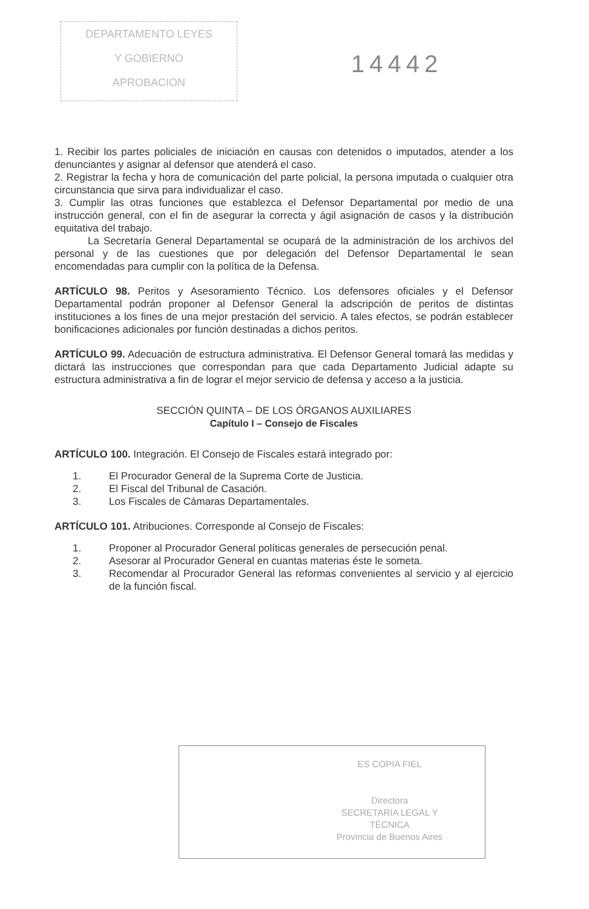DEPARTAMENTO LEYES
Y GOBIERNO
APROBACION
14442
1. Recibir los partes policiales de iniciación en causas con detenidos o imputados, atender a los denunciantes y asignar al defensor que atenderá el caso.
2. Registrar la fecha y hora de comunicación del parte policial, la persona imputada o cualquier otra circunstancia que sirva para individualizar el caso.
3. Cumplir las otras funciones que establezca el Defensor Departamental por medio de una instrucción general, con el fin de asegurar la correcta y ágil asignación de casos y la distribución equitativa del trabajo.
La Secretaría General Departamental se ocupará de la administración de los archivos del personal y de las cuestiones que por delegación del Defensor Departamental le sean encomendadas para cumplir con la política de la Defensa.
ARTÍCULO 98. Peritos y Asesoramiento Técnico. Los defensores oficiales y el Defensor Departamental podrán proponer al Defensor General la adscripción de peritos de distintas instituciones a los fines de una mejor prestación del servicio. A tales efectos, se podrán establecer bonificaciones adicionales por función destinadas a dichos peritos.
ARTÍCULO 99. Adecuación de estructura administrativa. El Defensor General tomará las medidas y dictará las instrucciones que correspondan para que cada Departamento Judicial adapte su estructura administrativa a fin de lograr el mejor servicio de defensa y acceso a la justicia.
SECCIÓN QUINTA – DE LOS ÓRGANOS AUXILIARES
Capítulo I – Consejo de Fiscales
ARTÍCULO 100. Integración. El Consejo de Fiscales estará integrado por:
1. El Procurador General de la Suprema Corte de Justicia.
2. El Fiscal del Tribunal de Casación.
3. Los Fiscales de Cámaras Departamentales.
ARTÍCULO 101. Atribuciones. Corresponde al Consejo de Fiscales:
1. Proponer al Procurador General políticas generales de persecución penal.
2. Asesorar al Procurador General en cuantas materias éste le someta.
3. Recomendar al Procurador General las reformas convenientes al servicio y al ejercicio de la función fiscal.
ES COPIA FIEL
Directora
SECRETARIA LEGAL Y
TÉCNICA
Provincia de Buenos Aires